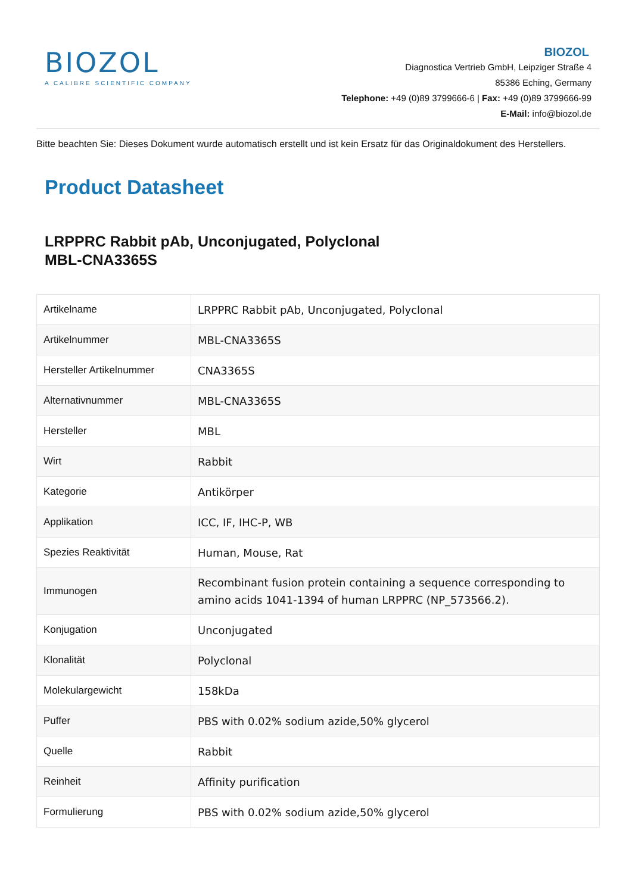BIOZOL
A CALIBRE SCIENTIFIC COMPANY
BIOZOL
Diagnostica Vertrieb GmbH, Leipziger Straße 4
85386 Eching, Germany
Telephone: +49 (0)89 3799666-6 | Fax: +49 (0)89 3799666-99
E-Mail: info@biozol.de
Bitte beachten Sie: Dieses Dokument wurde automatisch erstellt und ist kein Ersatz für das Originaldokument des Herstellers.
Product Datasheet
LRPPRC Rabbit pAb, Unconjugated, Polyclonal
MBL-CNA3365S
| Artikelname | LRPPRC Rabbit pAb, Unconjugated, Polyclonal |
| Artikelnummer | MBL-CNA3365S |
| Hersteller Artikelnummer | CNA3365S |
| Alternativnummer | MBL-CNA3365S |
| Hersteller | MBL |
| Wirt | Rabbit |
| Kategorie | Antikörper |
| Applikation | ICC, IF, IHC-P, WB |
| Spezies Reaktivität | Human, Mouse, Rat |
| Immunogen | Recombinant fusion protein containing a sequence corresponding to amino acids 1041-1394 of human LRPPRC (NP_573566.2). |
| Konjugation | Unconjugated |
| Klonalität | Polyclonal |
| Molekulargewicht | 158kDa |
| Puffer | PBS with 0.02% sodium azide,50% glycerol |
| Quelle | Rabbit |
| Reinheit | Affinity purification |
| Formulierung | PBS with 0.02% sodium azide,50% glycerol |